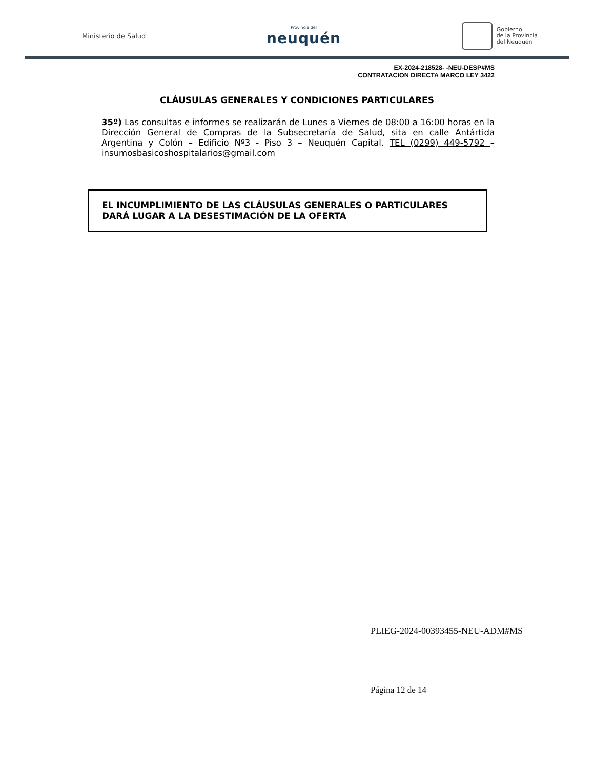Ministerio de Salud
Provincia del
neuquén
Gobierno
de la Provincia
del Neuquén
EX-2024-218528- -NEU-DESP#MS
CONTRATACION DIRECTA MARCO LEY 3422
CLÁUSULAS GENERALES Y CONDICIONES PARTICULARES
35º) Las consultas e informes se realizarán de Lunes a Viernes de 08:00 a 16:00 horas en la Dirección General de Compras de la Subsecretaría de Salud, sita en calle Antártida Argentina y Colón – Edificio Nº3 - Piso 3 – Neuquén Capital. TEL (0299) 449-5792 – insumosbasicoshospitalarios@gmail.com
EL INCUMPLIMIENTO DE LAS CLÁUSULAS GENERALES O PARTICULARES DARÁ LUGAR A LA DESESTIMACIÓN DE LA OFERTA
PLIEG-2024-00393455-NEU-ADM#MS
Página 12 de 14